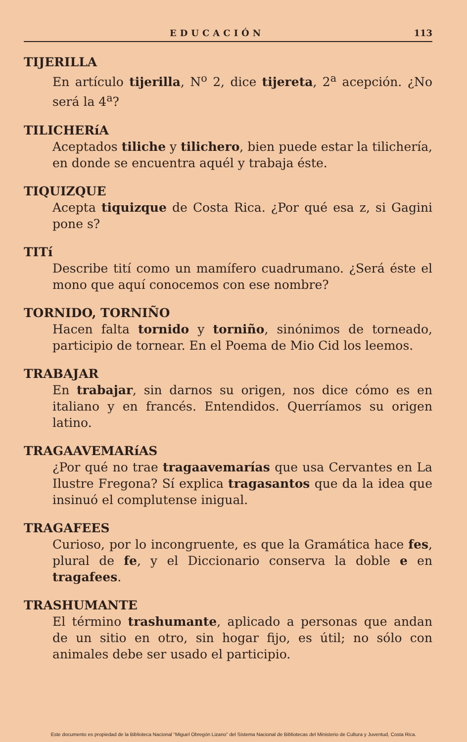EDUCACIÓN 113
TIJERILLA
En artículo tijerilla, N<sup>o</sup> 2, dice tijereta, 2<sup>a</sup> acepción. ¿No será la 4<sup>a</sup>?
TILICHERíA
Aceptados tiliche y tilichero, bien puede estar la tilichería, en donde se encuentra aquél y trabaja éste.
TIQUIZQUE
Acepta tiquizque de Costa Rica. ¿Por qué esa z, si Gagini pone s?
TITí
Describe tití como un mamífero cuadrumano. ¿Será éste el mono que aquí conocemos con ese nombre?
TORNIDO, TORNIÑO
Hacen falta tornido y torniño, sinónimos de torneado, participio de tornear. En el Poema de Mio Cid los leemos.
TRABAJAR
En trabajar, sin darnos su origen, nos dice cómo es en italiano y en francés. Entendidos. Querríamos su origen latino.
TRAGAAVEMARíAS
¿Por qué no trae tragaavemarías que usa Cervantes en La Ilustre Fregona? Sí explica tragasantos que da la idea que insinuó el complutense inigual.
TRAGAFEES
Curioso, por lo incongruente, es que la Gramática hace fes, plural de fe, y el Diccionario conserva la doble e en tragafees.
TRASHUMANTE
El término trashumante, aplicado a personas que andan de un sitio en otro, sin hogar fijo, es útil; no sólo con animales debe ser usado el participio.
Este documento es propiedad de la Biblioteca Nacional “Miguel Obregón Lizano” del Sistema Nacional de Bibliotecas del Ministerio de Cultura y Juventud, Costa Rica.